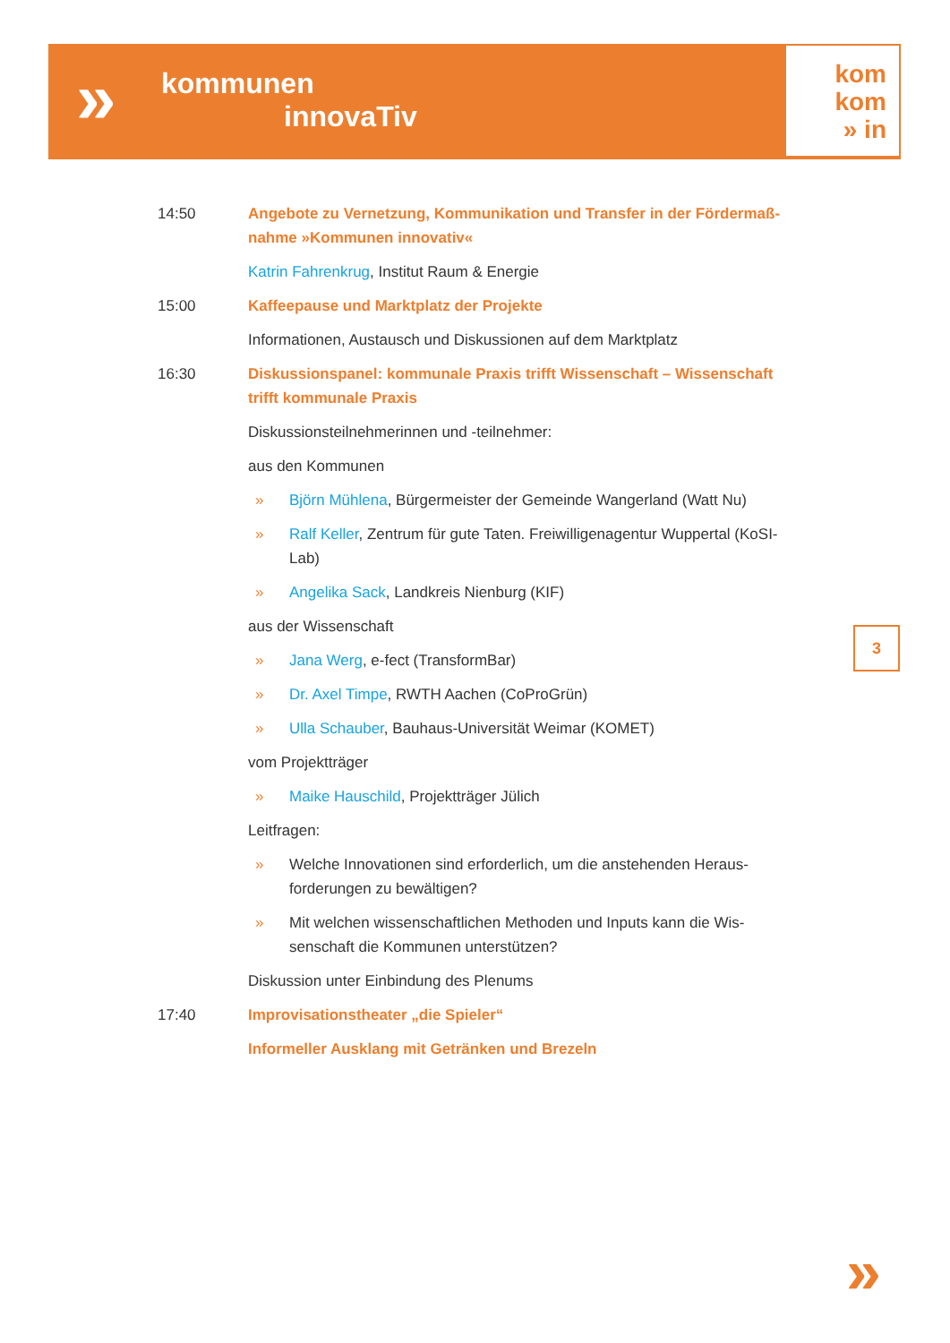» kommunen
innovaTiv
kom
kom
» in
14:50 Angebote zu Vernetzung, Kommunikation und Transfer in der Fördermaß-nahme »Kommunen innovativ«
Katrin Fahrenkrug, Institut Raum & Energie
15:00 Kaffeepause und Marktplatz der Projekte
Informationen, Austausch und Diskussionen auf dem Marktplatz
16:30 Diskussionspanel: kommunale Praxis trifft Wissenschaft – Wissenschaft trifft kommunale Praxis
Diskussionsteilnehmerinnen und -teilnehmer:
aus den Kommunen
» Björn Mühlena, Bürgermeister der Gemeinde Wangerland (Watt Nu)
» Ralf Keller, Zentrum für gute Taten. Freiwilligenagentur Wuppertal (KoSI-Lab)
» Angelika Sack, Landkreis Nienburg (KIF)
aus der Wissenschaft
» Jana Werg, e-fect (TransformBar)
» Dr. Axel Timpe, RWTH Aachen (CoProGrün)
» Ulla Schauber, Bauhaus-Universität Weimar (KOMET)
vom Projektträger
» Maike Hauschild, Projektträger Jülich
Leitfragen:
» Welche Innovationen sind erforderlich, um die anstehenden Heraus-forderungen zu bewältigen?
» Mit welchen wissenschaftlichen Methoden und Inputs kann die Wis-senschaft die Kommunen unterstützen?
Diskussion unter Einbindung des Plenums
17:40 Improvisationstheater „die Spieler“
Informeller Ausklang mit Getränken und Brezeln
3
»